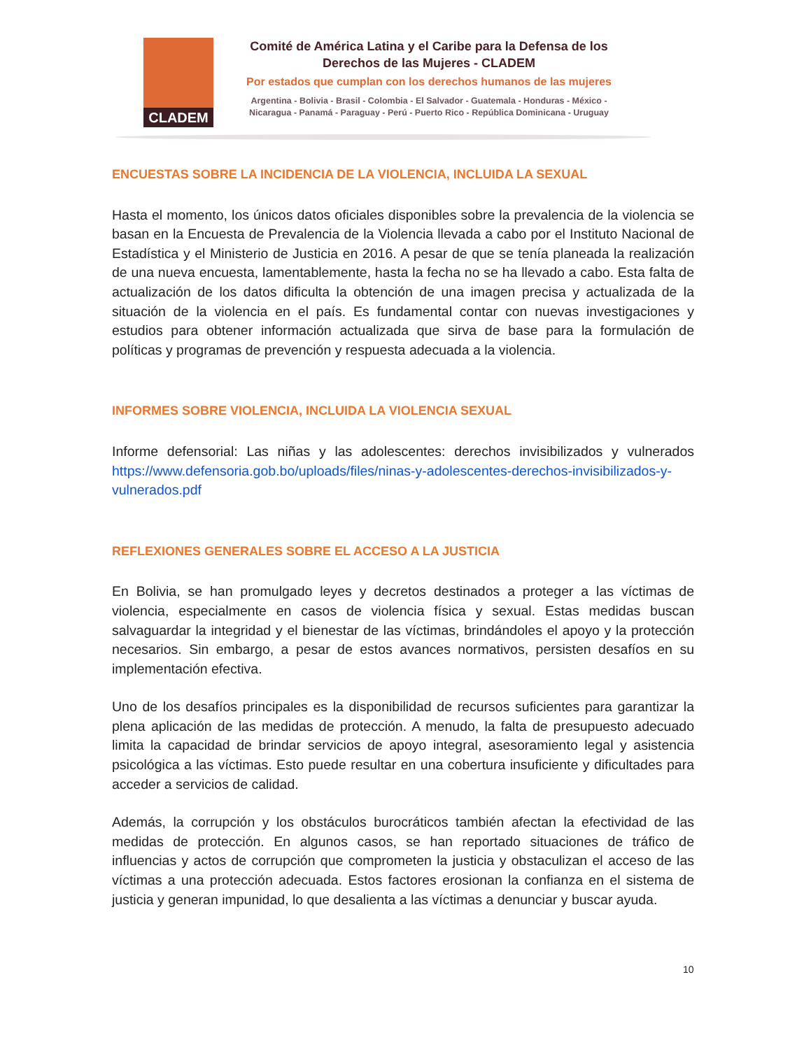CLADEM
Comité de América Latina y el Caribe para la Defensa de los Derechos de las Mujeres - CLADEM
Por estados que cumplan con los derechos humanos de las mujeres
Argentina - Bolivia - Brasil - Colombia - El Salvador - Guatemala - Honduras - México - Nicaragua - Panamá - Paraguay - Perú - Puerto Rico - República Dominicana - Uruguay
ENCUESTAS SOBRE LA INCIDENCIA DE LA VIOLENCIA, INCLUIDA LA SEXUAL
Hasta el momento, los únicos datos oficiales disponibles sobre la prevalencia de la violencia se basan en la Encuesta de Prevalencia de la Violencia llevada a cabo por el Instituto Nacional de Estadística y el Ministerio de Justicia en 2016. A pesar de que se tenía planeada la realización de una nueva encuesta, lamentablemente, hasta la fecha no se ha llevado a cabo. Esta falta de actualización de los datos dificulta la obtención de una imagen precisa y actualizada de la situación de la violencia en el país. Es fundamental contar con nuevas investigaciones y estudios para obtener información actualizada que sirva de base para la formulación de políticas y programas de prevención y respuesta adecuada a la violencia.
INFORMES SOBRE VIOLENCIA, INCLUIDA LA VIOLENCIA SEXUAL
Informe defensorial: Las niñas y las adolescentes: derechos invisibilizados y vulnerados https://www.defensoria.gob.bo/uploads/files/ninas-y-adolescentes-derechos-invisibilizados-y-vulnerados.pdf
REFLEXIONES GENERALES SOBRE EL ACCESO A LA JUSTICIA
En Bolivia, se han promulgado leyes y decretos destinados a proteger a las víctimas de violencia, especialmente en casos de violencia física y sexual. Estas medidas buscan salvaguardar la integridad y el bienestar de las víctimas, brindándoles el apoyo y la protección necesarios. Sin embargo, a pesar de estos avances normativos, persisten desafíos en su implementación efectiva.
Uno de los desafíos principales es la disponibilidad de recursos suficientes para garantizar la plena aplicación de las medidas de protección. A menudo, la falta de presupuesto adecuado limita la capacidad de brindar servicios de apoyo integral, asesoramiento legal y asistencia psicológica a las víctimas. Esto puede resultar en una cobertura insuficiente y dificultades para acceder a servicios de calidad.
Además, la corrupción y los obstáculos burocráticos también afectan la efectividad de las medidas de protección. En algunos casos, se han reportado situaciones de tráfico de influencias y actos de corrupción que comprometen la justicia y obstaculizan el acceso de las víctimas a una protección adecuada. Estos factores erosionan la confianza en el sistema de justicia y generan impunidad, lo que desalienta a las víctimas a denunciar y buscar ayuda.
10